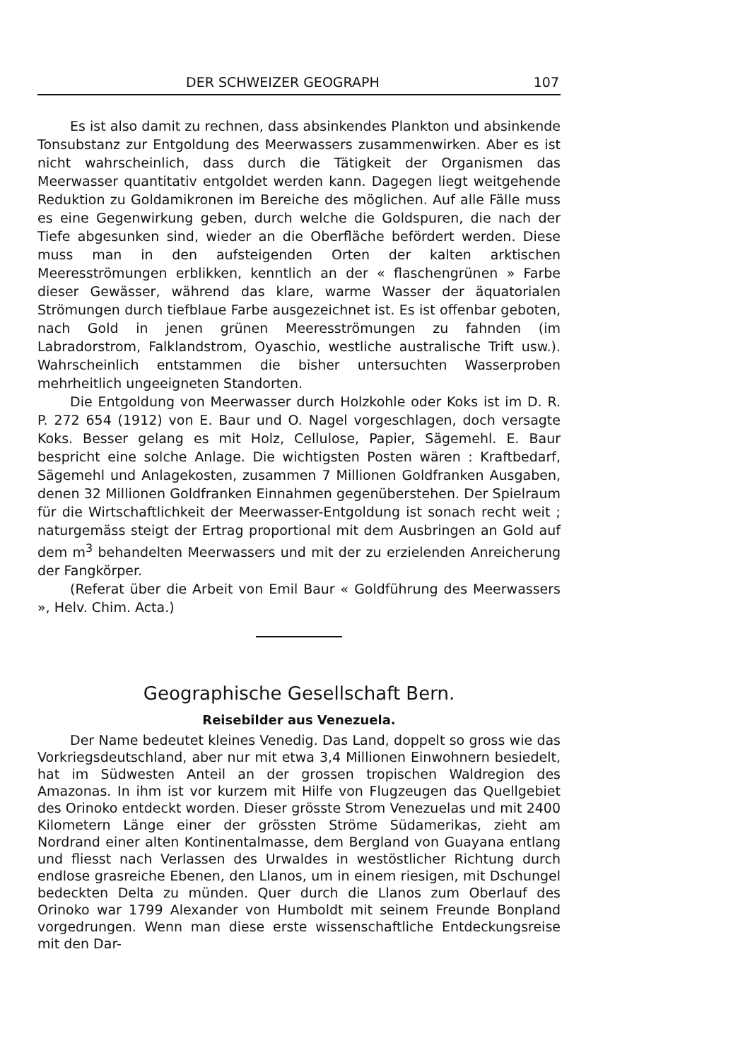DER SCHWEIZER GEOGRAPH 107
Es ist also damit zu rechnen, dass absinkendes Plankton und absinkende Tonsubstanz zur Entgoldung des Meerwassers zusammenwirken. Aber es ist nicht wahrscheinlich, dass durch die Tätigkeit der Organismen das Meerwasser quantitativ entgoldet werden kann. Dagegen liegt weitgehende Reduktion zu Goldamikronen im Bereiche des möglichen. Auf alle Fälle muss es eine Gegenwirkung geben, durch welche die Goldspuren, die nach der Tiefe abgesunken sind, wieder an die Oberfläche befördert werden. Diese muss man in den aufsteigenden Orten der kalten arktischen Meeresströmungen erblikken, kenntlich an der « flaschengrünen » Farbe dieser Gewässer, während das klare, warme Wasser der äquatorialen Strömungen durch tiefblaue Farbe ausgezeichnet ist. Es ist offenbar geboten, nach Gold in jenen grünen Meeresströmungen zu fahnden (im Labradorstrom, Falklandstrom, Oyaschio, westliche australische Trift usw.). Wahrscheinlich entstammen die bisher untersuchten Wasserproben mehrheitlich ungeeigneten Standorten.
Die Entgoldung von Meerwasser durch Holzkohle oder Koks ist im D. R. P. 272 654 (1912) von E. Baur und O. Nagel vorgeschlagen, doch versagte Koks. Besser gelang es mit Holz, Cellulose, Papier, Sägemehl. E. Baur bespricht eine solche Anlage. Die wichtigsten Posten wären : Kraftbedarf, Sägemehl und Anlagekosten, zusammen 7 Millionen Goldfranken Ausgaben, denen 32 Millionen Goldfranken Einnahmen gegenüberstehen. Der Spielraum für die Wirtschaftlichkeit der Meerwasser-Entgoldung ist sonach recht weit ; naturgemäss steigt der Ertrag proportional mit dem Ausbringen an Gold auf dem m<sup>3</sup> behandelten Meerwassers und mit der zu erzielenden Anreicherung der Fangkörper.
(Referat über die Arbeit von Emil Baur « Goldführung des Meerwassers », Helv. Chim. Acta.)
Geographische Gesellschaft Bern.
Reisebilder aus Venezuela.
Der Name bedeutet kleines Venedig. Das Land, doppelt so gross wie das Vorkriegsdeutschland, aber nur mit etwa 3,4 Millionen Einwohnern besiedelt, hat im Südwesten Anteil an der grossen tropischen Waldregion des Amazonas. In ihm ist vor kurzem mit Hilfe von Flugzeugen das Quellgebiet des Orinoko entdeckt worden. Dieser grösste Strom Venezuelas und mit 2400 Kilometern Länge einer der grössten Ströme Südamerikas, zieht am Nordrand einer alten Kontinentalmasse, dem Bergland von Guayana entlang und fliesst nach Verlassen des Urwaldes in westöstlicher Richtung durch endlose grasreiche Ebenen, den Llanos, um in einem riesigen, mit Dschungel bedeckten Delta zu münden. Quer durch die Llanos zum Oberlauf des Orinoko war 1799 Alexander von Humboldt mit seinem Freunde Bonpland vorgedrungen. Wenn man diese erste wissenschaftliche Entdeckungsreise mit den Dar-